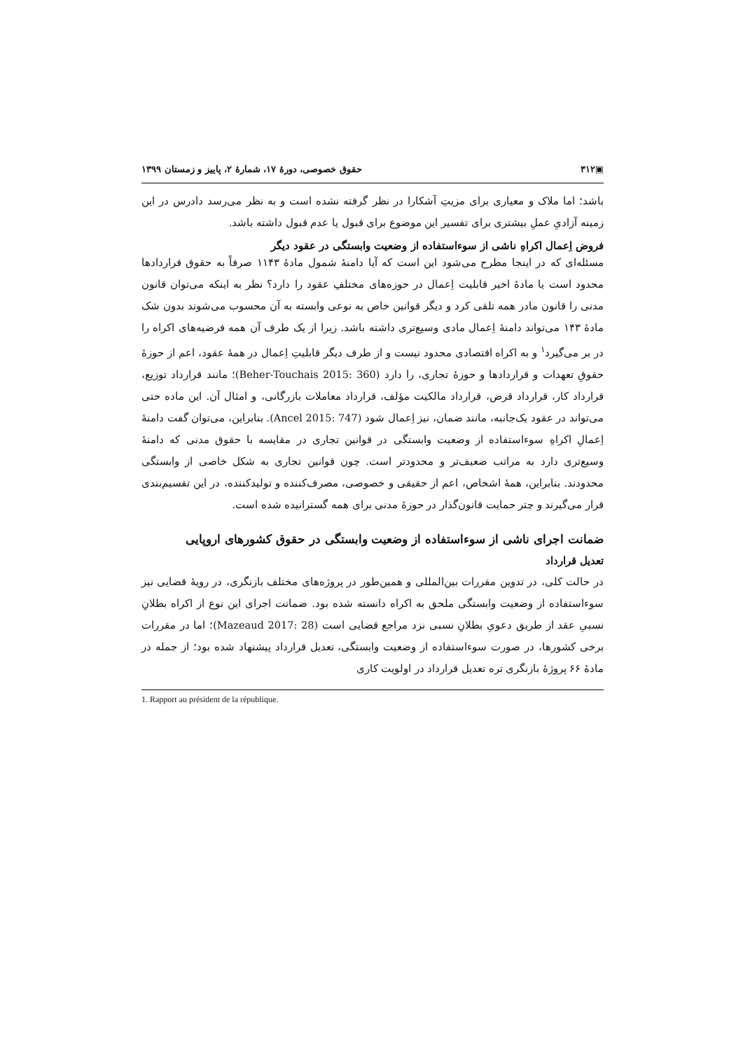▣۳۱۲ حقوق خصوصی، دورهٔ ۱۷، شمارهٔ ۲، پاییز و زمستان ۱۳۹۹
باشد؛ اما ملاک و معیاری برای مزیتِ آشکارا در نظر گرفته نشده است و به نظر می‌رسد دادرس در این زمینه آزادیِ عملِ بیشتری برای تفسیر این موضوع برای قبول یا عدم قبول داشته باشد.
فروض اِعمال اکراهِ ناشی از سوءاستفاده از وضعیت وابستگی در عقود دیگر
مسئله‌ای که در اینجا مطرح می‌شود این است که آیا دامنهٔ شمول مادهٔ ۱۱۴۳ صرفاً به حقوق قراردادها محدود است یا مادهٔ اخیر قابلیت اِعمال در حوزه‌های مختلفِ عقود را دارد؟ نظر به اینکه می‌توان قانون مدنی را قانون مادر همه تلقی کرد و دیگر قوانین خاص به نوعی وابسته به آن محسوب می‌شوند بدون شک مادهٔ ۱۴۳ می‌تواند دامنهٔ اِعمال مادی وسیع‌تری داشته باشد. زیرا از یک طرف آن همه فرضیه‌های اکراه را در بر می‌گیرد<sup>۱</sup> و به اکراه اقتصادی محدود نیست و از طرف دیگر قابلیتِ اِعمال در همهٔ عقود، اعم از حوزهٔ حقوقِ تعهدات و قراردادها و حوزهٔ تجاری، را دارد (Beher-Touchais 2015: 360)؛ مانند قرارداد توزیع، قرارداد کار، قرارداد قرض، قرارداد مالکیت مؤلف، قرارداد معاملات بازرگانی، و امثال آن. این ماده حتی می‌تواند در عقود یک‌جانبه، مانند ضمان، نیز اِعمال شود (Ancel 2015: 747). بنابراین، می‌توان گفت دامنهٔ اِعمالِ اکراهِ سوءاستفاده از وضعیت وابستگی در قوانین تجاری در مقایسه با حقوق مدنی که دامنهٔ وسیع‌تری دارد به مراتب ضعیف‌تر و محدودتر است. چون قوانین تجاری به شکل خاصی از وابستگی محدودند. بنابراین، همهٔ اشخاص، اعم از حقیقی و خصوصی، مصرف‌کننده و تولیدکننده، در این تقسیم‌بندی قرار می‌گیرند و چتر حمایت قانون‌گذار در حوزهٔ مدنی برای همه گسترانیده شده است.
ضمانت اجرای ناشی از سوءاستفاده از وضعیت وابستگی در حقوق کشورهای اروپایی
تعدیل قرارداد
در حالت کلی، در تدوین مقررات بین‌المللی و همین‌طور در پروژه‌های مختلف بازنگری، در رویهٔ قضایی نیز سوءاستفاده از وضعیت وابستگی ملحق به اکراه دانسته شده بود. ضمانت اجرای این نوع از اکراه بطلانِ نسبیِ عقد از طریق دعویِ بطلانِ نسبی نزد مراجع قضایی است (Mazeaud 2017: 28)؛ اما در مقررات برخی کشورها، در صورت سوءاستفاده از وضعیت وابستگی، تعدیل قرارداد پیشنهاد شده بود؛ از جمله در مادهٔ ۶۶ پروژهٔ بازنگری تره تعدیل قرارداد در اولویت کاری
1. Rapport au président de la république.